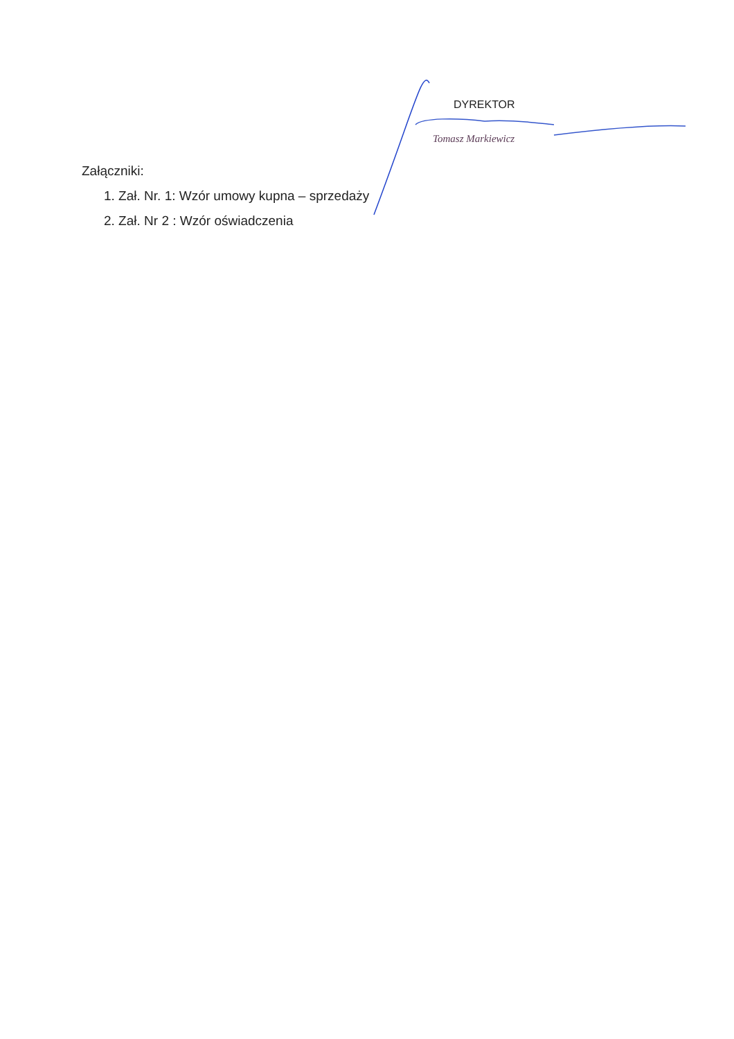DYREKTOR
Tomasz Markiewicz
Załączniki:
1. Zał. Nr. 1: Wzór umowy kupna – sprzedaży
2. Zał. Nr 2 : Wzór oświadczenia